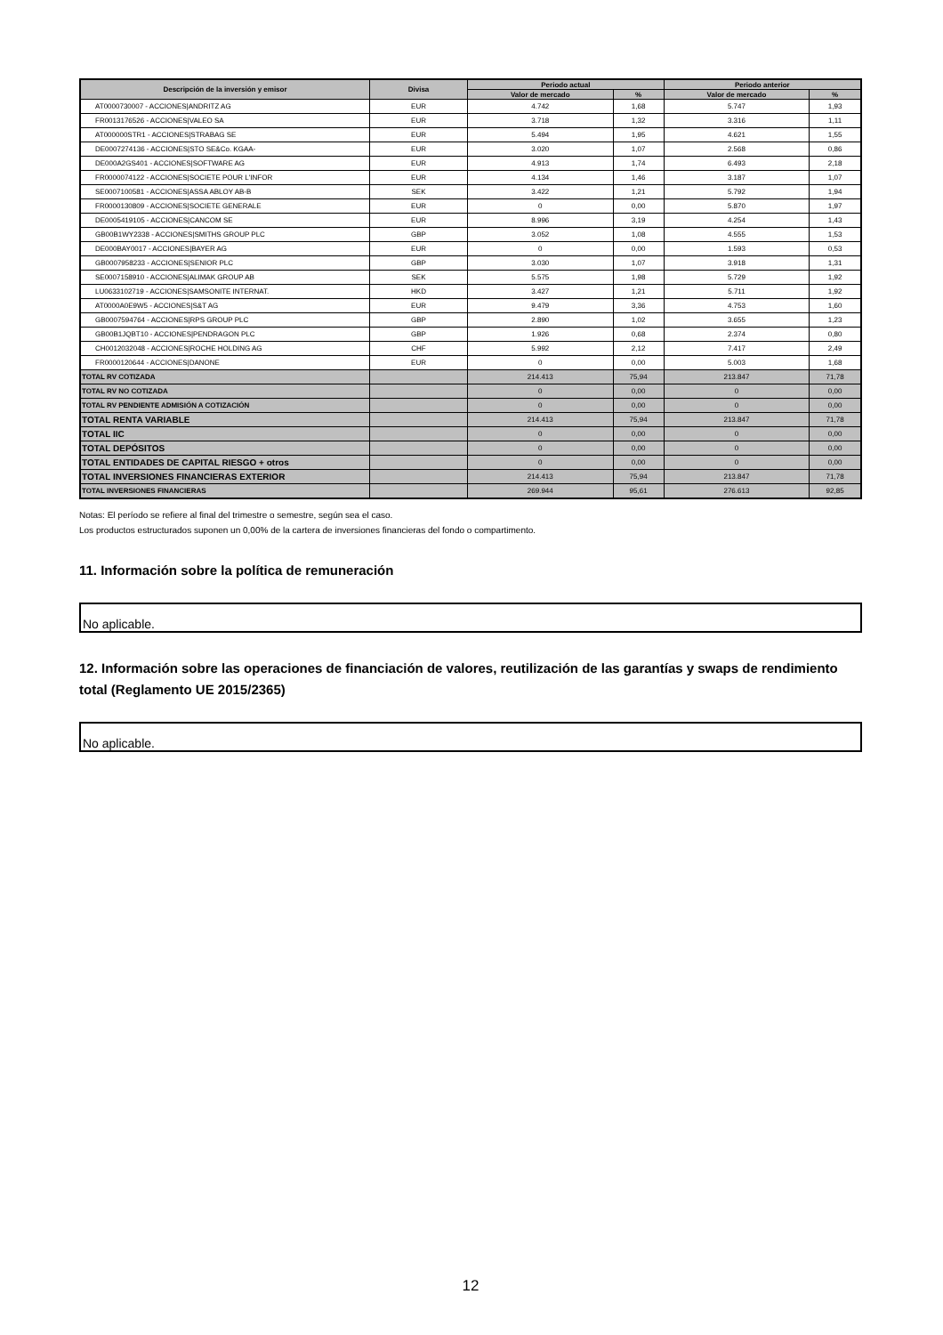| Descripción de la inversión y emisor | Divisa | Periodo actual | | Periodo anterior | |
| --- | --- | --- | --- | --- | --- |
| | | Valor de mercado | % | Valor de mercado | % |
| AT0000730007 - ACCIONES/ANDRITZ AG | EUR | 4.742 | 1,68 | 5.747 | 1,93 |
| FR0013176526 - ACCIONES/VALEO SA | EUR | 3.718 | 1,32 | 3.316 | 1,11 |
| AT000000STR1 - ACCIONES/STRABAG SE | EUR | 5.494 | 1,95 | 4.621 | 1,55 |
| DE0007274136 - ACCIONES/STO SE&Co. KGAA- | EUR | 3.020 | 1,07 | 2.568 | 0,86 |
| DE000A2GS401 - ACCIONES/SOFTWARE AG | EUR | 4.913 | 1,74 | 6.493 | 2,18 |
| FR0000074122 - ACCIONES/SOCIETE POUR L'INFOR | EUR | 4.134 | 1,46 | 3.187 | 1,07 |
| SE0007100581 - ACCIONES/ASSA ABLOY AB-B | SEK | 3.422 | 1,21 | 5.792 | 1,94 |
| FR0000130809 - ACCIONES/SOCIETE GENERALE | EUR | 0 | 0,00 | 5.870 | 1,97 |
| DE0005419105 - ACCIONES/CANCOM SE | EUR | 8.996 | 3,19 | 4.254 | 1,43 |
| GB00B1WY2338 - ACCIONES/SMITHS GROUP PLC | GBP | 3.052 | 1,08 | 4.555 | 1,53 |
| DE000BAY0017 - ACCIONES/BAYER AG | EUR | 0 | 0,00 | 1.593 | 0,53 |
| GB0007958233 - ACCIONES/SENIOR PLC | GBP | 3.030 | 1,07 | 3.918 | 1,31 |
| SE0007158910 - ACCIONES/ALIMAK GROUP AB | SEK | 5.575 | 1,98 | 5.729 | 1,92 |
| LU0633102719 - ACCIONES/SAMSONITE INTERNAT. | HKD | 3.427 | 1,21 | 5.711 | 1,92 |
| AT0000A0E9W5 - ACCIONES/S&T AG | EUR | 9.479 | 3,36 | 4.753 | 1,60 |
| GB0007594764 - ACCIONES/RPS GROUP PLC | GBP | 2.890 | 1,02 | 3.655 | 1,23 |
| GB00B1JQBT10 - ACCIONES/PENDRAGON PLC | GBP | 1.926 | 0,68 | 2.374 | 0,80 |
| CH0012032048 - ACCIONES/ROCHE HOLDING AG | CHF | 5.992 | 2,12 | 7.417 | 2,49 |
| FR0000120644 - ACCIONES/DANONE | EUR | 0 | 0,00 | 5.003 | 1,68 |
| TOTAL RV COTIZADA | | 214.413 | 75,94 | 213.847 | 71,78 |
| TOTAL RV NO COTIZADA | | 0 | 0,00 | 0 | 0,00 |
| TOTAL RV PENDIENTE ADMISIÓN A COTIZACIÓN | | 0 | 0,00 | 0 | 0,00 |
| TOTAL RENTA VARIABLE | | 214.413 | 75,94 | 213.847 | 71,78 |
| TOTAL IIC | | 0 | 0,00 | 0 | 0,00 |
| TOTAL DEPÓSITOS | | 0 | 0,00 | 0 | 0,00 |
| TOTAL ENTIDADES DE CAPITAL RIESGO + otros | | 0 | 0,00 | 0 | 0,00 |
| TOTAL INVERSIONES FINANCIERAS EXTERIOR | | 214.413 | 75,94 | 213.847 | 71,78 |
| TOTAL INVERSIONES FINANCIERAS | | 269.944 | 95,61 | 276.613 | 92,85 |
Notas: El período se refiere al final del trimestre o semestre, según sea el caso.
Los productos estructurados suponen un 0,00% de la cartera de inversiones financieras del fondo o compartimento.
11. Información sobre la política de remuneración
No aplicable.
12. Información sobre las operaciones de financiación de valores, reutilización de las garantías y swaps de rendimiento total (Reglamento UE 2015/2365)
No aplicable.
12